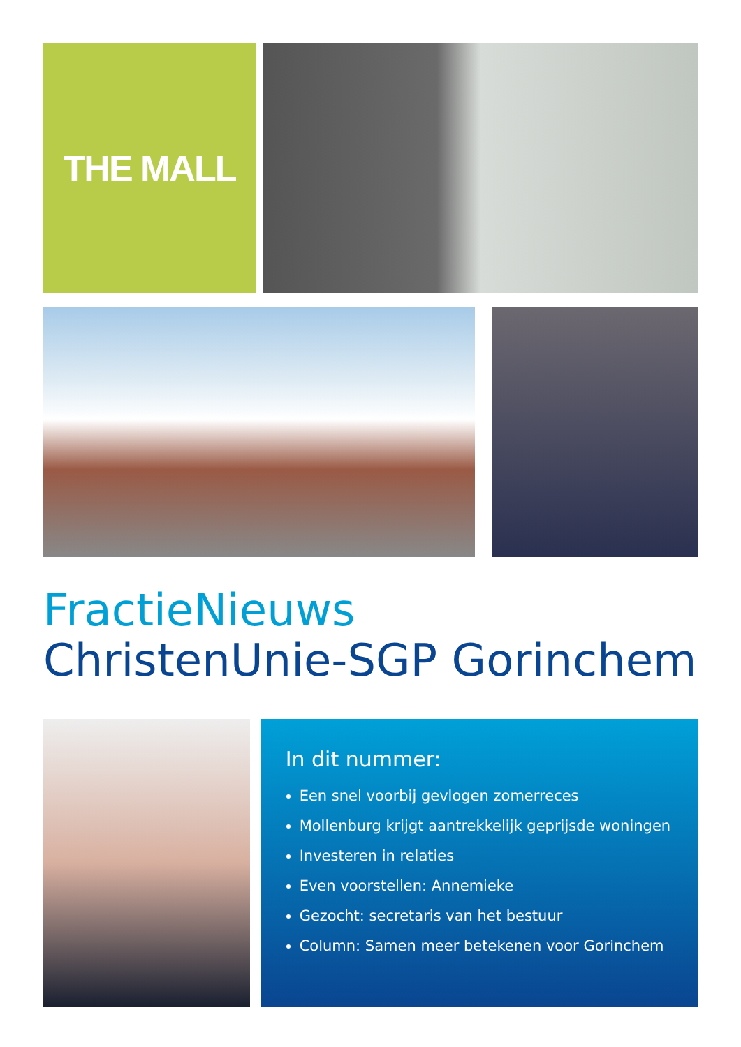THE MALL
FractieNieuws
ChristenUnie-SGP Gorinchem
In dit nummer:
Een snel voorbij gevlogen zomerreces
Mollenburg krijgt aantrekkelijk geprijsde woningen
Investeren in relaties
Even voorstellen: Annemieke
Gezocht: secretaris van het bestuur
Column: Samen meer betekenen voor Gorinchem